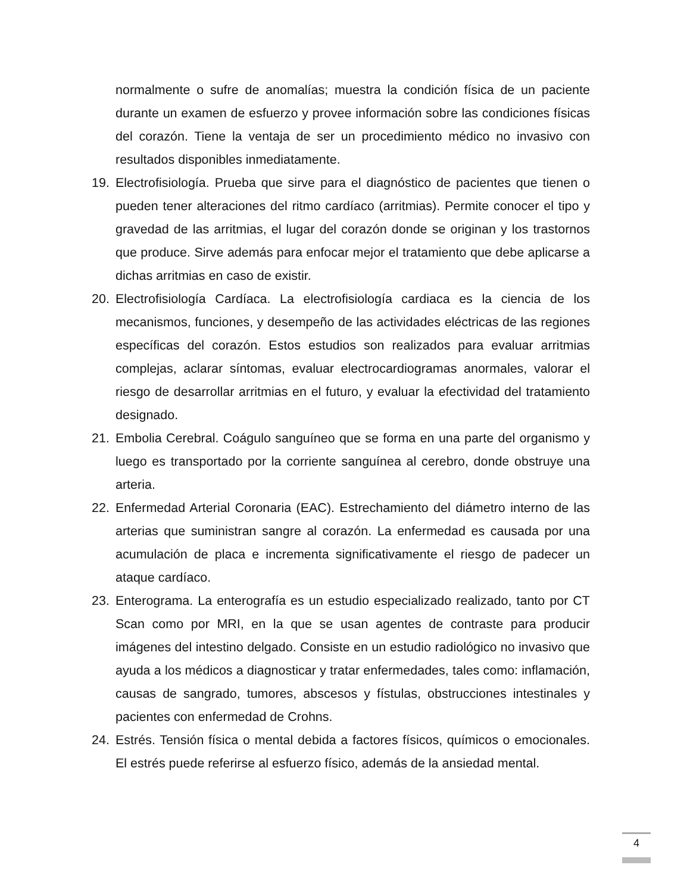normalmente o sufre de anomalías; muestra la condición física de un paciente durante un examen de esfuerzo y provee información sobre las condiciones físicas del corazón. Tiene la ventaja de ser un procedimiento médico no invasivo con resultados disponibles inmediatamente.
19. Electrofisiología. Prueba que sirve para el diagnóstico de pacientes que tienen o pueden tener alteraciones del ritmo cardíaco (arritmias). Permite conocer el tipo y gravedad de las arritmias, el lugar del corazón donde se originan y los trastornos que produce. Sirve además para enfocar mejor el tratamiento que debe aplicarse a dichas arritmias en caso de existir.
20. Electrofisiología Cardíaca. La electrofisiología cardiaca es la ciencia de los mecanismos, funciones, y desempeño de las actividades eléctricas de las regiones específicas del corazón. Estos estudios son realizados para evaluar arritmias complejas, aclarar síntomas, evaluar electrocardiogramas anormales, valorar el riesgo de desarrollar arritmias en el futuro, y evaluar la efectividad del tratamiento designado.
21. Embolia Cerebral. Coágulo sanguíneo que se forma en una parte del organismo y luego es transportado por la corriente sanguínea al cerebro, donde obstruye una arteria.
22. Enfermedad Arterial Coronaria (EAC). Estrechamiento del diámetro interno de las arterias que suministran sangre al corazón. La enfermedad es causada por una acumulación de placa e incrementa significativamente el riesgo de padecer un ataque cardíaco.
23. Enterograma. La enterografía es un estudio especializado realizado, tanto por CT Scan como por MRI, en la que se usan agentes de contraste para producir imágenes del intestino delgado. Consiste en un estudio radiológico no invasivo que ayuda a los médicos a diagnosticar y tratar enfermedades, tales como: inflamación, causas de sangrado, tumores, abscesos y fístulas, obstrucciones intestinales y pacientes con enfermedad de Crohns.
24. Estrés. Tensión física o mental debida a factores físicos, químicos o emocionales. El estrés puede referirse al esfuerzo físico, además de la ansiedad mental.
4